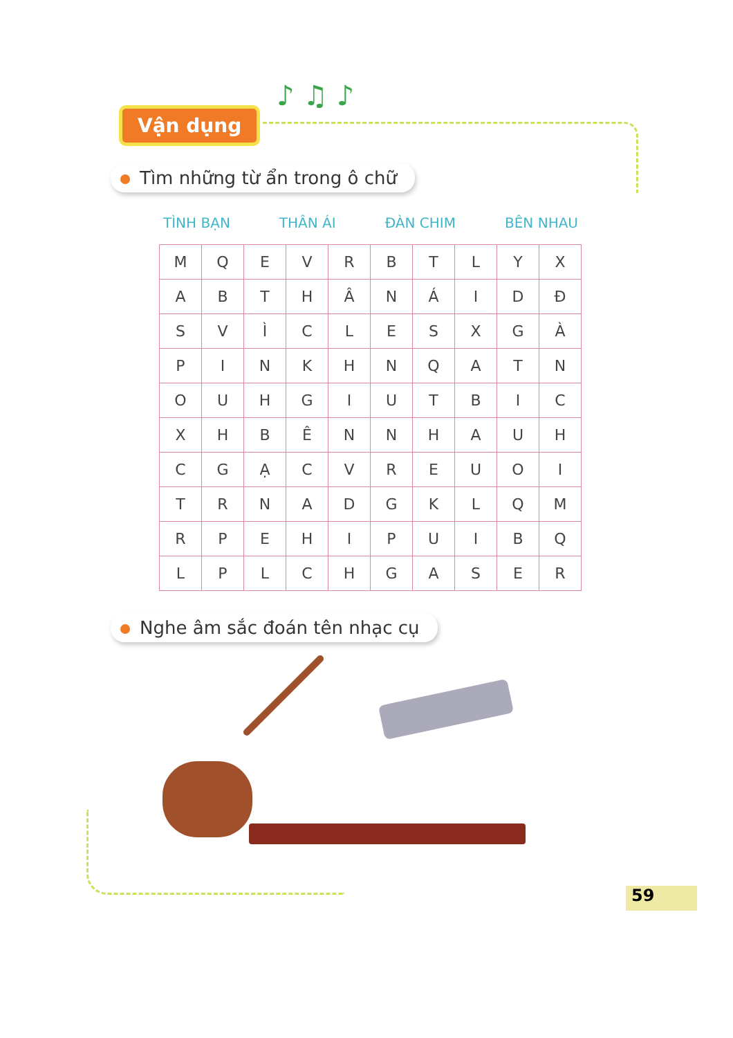Vận dụng
♪ ♫ ♪
Tìm những từ ẩn trong ô chữ
TÌNH BẠN THÂN ÁI ĐÀN CHIM BÊN NHAU
| M | Q | E | V | R | B | T | L | Y | X |
| A | B | T | H | Â | N | Á | I | D | Đ |
| S | V | Ì | C | L | E | S | X | G | À |
| P | I | N | K | H | N | Q | A | T | N |
| O | U | H | G | I | U | T | B | I | C |
| X | H | B | Ê | N | N | H | A | U | H |
| C | G | Ạ | C | V | R | E | U | O | I |
| T | R | N | A | D | G | K | L | Q | M |
| R | P | E | H | I | P | U | I | B | Q |
| L | P | L | C | H | G | A | S | E | R |
Nghe âm sắc đoán tên nhạc cụ
59